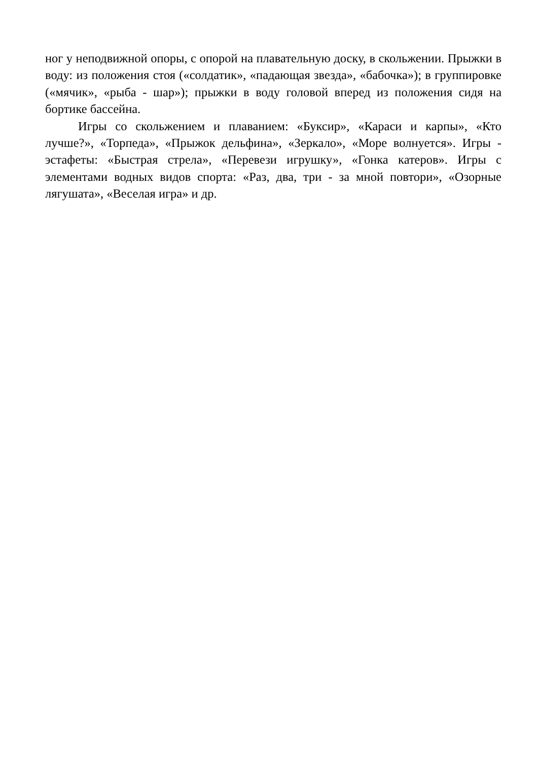ног у неподвижной опоры, с опорой на плавательную доску, в скольжении. Прыжки в воду: из положения стоя («солдатик», «падающая звезда», «бабочка»); в группировке («мячик», «рыба - шар»); прыжки в воду головой вперед из положения сидя на бортике бассейна.
Игры со скольжением и плаванием: «Буксир», «Караси и карпы», «Кто лучше?», «Торпеда», «Прыжок дельфина», «Зеркало», «Море волнуется». Игры - эстафеты: «Быстрая стрела», «Перевези игрушку», «Гонка катеров». Игры с элементами водных видов спорта: «Раз, два, три - за мной повтори», «Озорные лягушата», «Веселая игра» и др.